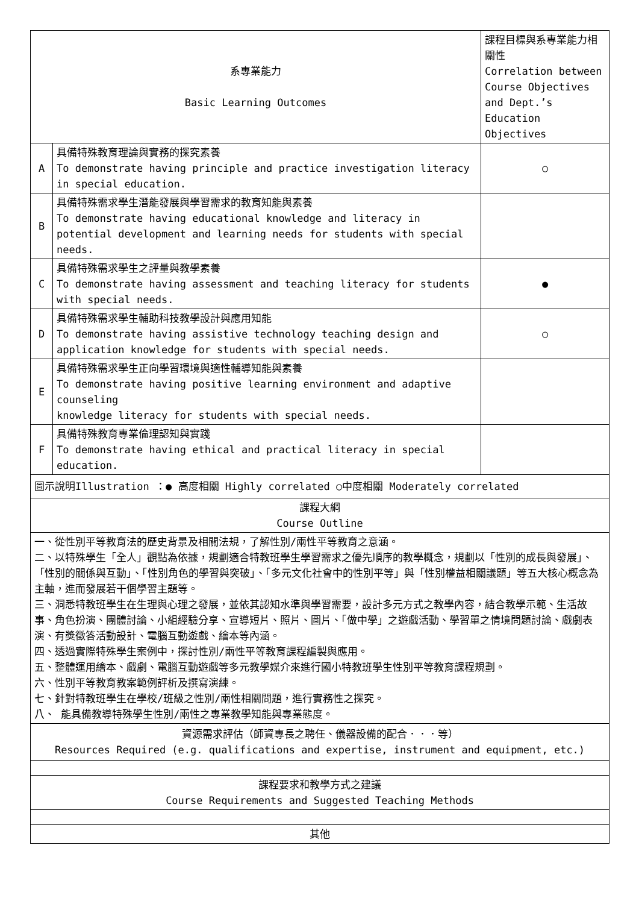| 系專業能力 Basic Learning Outcomes | | 課程目標與系專業能力相關性 Correlation between Course Objectives and Dept.’s Education Objectives |
| A | 具備特殊教育理論與實務的探究素養 To demonstrate having principle and practice investigation literacy in special education. | ○ |
| B | 具備特殊需求學生潛能發展與學習需求的教育知能與素養 To demonstrate having educational knowledge and literacy in potential development and learning needs for students with special needs. | |
| C | 具備特殊需求學生之評量與教學素養 To demonstrate having assessment and teaching literacy for students with special needs. | ● |
| D | 具備特殊需求學生輔助科技教學設計與應用知能 To demonstrate having assistive technology teaching design and application knowledge for students with special needs. | ○ |
| E | 具備特殊需求學生正向學習環境與適性輔導知能與素養 To demonstrate having positive learning environment and adaptive counseling knowledge literacy for students with special needs. | |
| F | 具備特殊教育專業倫理認知與實踐 To demonstrate having ethical and practical literacy in special education. | |
| 圖示說明Illustration ：● 高度相關 Highly correlated ○中度相關 Moderately correlated | | |
| 課程大綱 Course Outline | | |
| 一、從性別平等教育法的歷史背景及相關法規，了解性別/兩性平等教育之意涵。 二、以特殊學生「全人」觀點為依據，規劃適合特教班學生學習需求之優先順序的教學概念，規劃以「性別的成長與發展」、「性別的關係與互動」、「性別角色的學習與突破」、「多元文化社會中的性別平等」與「性別權益相關議題」等五大核心概念為主軸，進而發展若干個學習主題等。 三、洞悉特教班學生在生理與心理之發展，並依其認知水準與學習需要，設計多元方式之教學內容，結合教學示範、生活故事、角色扮演、團體討論、小組經驗分享、宣導短片、照片、圖片、「做中學」之遊戲活動、學習單之情境問題討論、戲劇表演、有獎徵答活動設計、電腦互動遊戲、繪本等內涵。 四、透過實際特殊學生案例中，探討性別/兩性平等教育課程編製與應用。 五、整體運用繪本、戲劇、電腦互動遊戲等多元教學媒介來進行國小特教班學生性別平等教育課程規劃。 六、性別平等教育教案範例評析及撰寫演練。 七、針對特教班學生在學校/班級之性別/兩性相關問題，進行實務性之探究。 八、 能具備教導特殊學生性別/兩性之專業教學知能與專業態度。 | | |
| 資源需求評估（師資專長之聘任、儀器設備的配合．．．等） Resources Required (e.g. qualifications and expertise, instrument and equipment, etc.) | | |
| 課程要求和教學方式之建議 Course Requirements and Suggested Teaching Methods | | |
| 其他 | | |